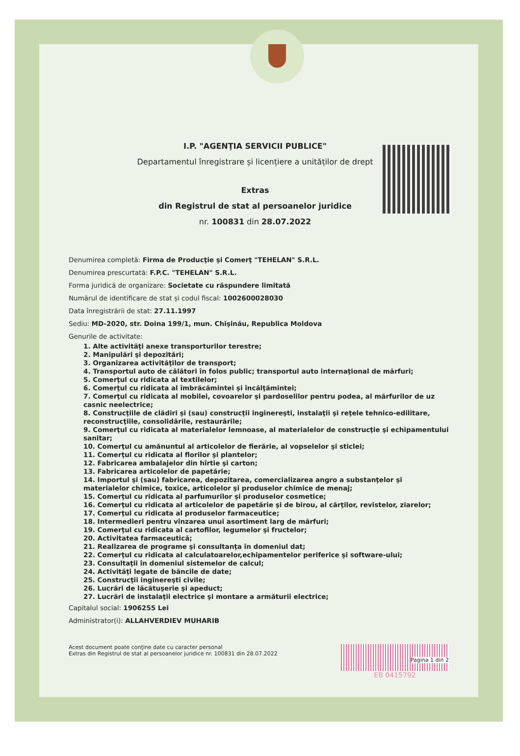I.P. "AGENŢIA SERVICII PUBLICE"
Departamentul înregistrare și licențiere a unităților de drept
Extras
din Registrul de stat al persoanelor juridice
nr. 100831 din 28.07.2022
Denumirea completă: Firma de Producţie şi Comerţ "TEHELAN" S.R.L.
Denumirea prescurtată: F.P.C. "TEHELAN" S.R.L.
Forma juridică de organizare: Societate cu răspundere limitată
Numărul de identificare de stat și codul fiscal: 1002600028030
Data înregistrării de stat: 27.11.1997
Sediu: MD-2020, str. Doina 199/1, mun. Chişinău, Republica Moldova
Genurile de activitate:
1. Alte activităţi anexe transporturilor terestre;
2. Manipulări şi depozitări;
3. Organizarea activităţilor de transport;
4. Transportul auto de călători în folos public; transportul auto internaţional de mărfuri;
5. Comerţul cu ridicata al textilelor;
6. Comerţul cu ridicata al îmbrăcămintei şi încălţămintei;
7. Comerţul cu ridicata al mobilei, covoarelor şi pardoselilor pentru podea, al mărfurilor de uz casnic neelectrice;
8. Construcţiile de clădiri şi (sau) construcţii inginereşti, instalaţii şi reţele tehnico-edilitare, reconstrucţiile, consolidările, restaurările;
9. Comerţul cu ridicata al materialelor lemnoase, al materialelor de construcţie şi echipamentului sanitar;
10. Comerţul cu amănuntul al articolelor de fierărie, al vopselelor şi sticlei;
11. Comerţul cu ridicata al florilor şi plantelor;
12. Fabricarea ambalajelor din hîrtie şi carton;
13. Fabricarea articolelor de papetărie;
14. Importul şi (sau) fabricarea, depozitarea, comercializarea angro a substanţelor şi materialelor chimice, toxice, articolelor şi produselor chimice de menaj;
15. Comerţul cu ridicata al parfumurilor şi produselor cosmetice;
16. Comerţul cu ridicata al articolelor de papetărie şi de birou, al cărţilor, revistelor, ziarelor;
17. Comerţul cu ridicata al produselor farmaceutice;
18. Intermedieri pentru vînzarea unui asortiment larg de mărfuri;
19. Comerţul cu ridicata al cartofilor, legumelor şi fructelor;
20. Activitatea farmaceutică;
21. Realizarea de programe şi consultanţa în domeniul dat;
22. Comerţul cu ridicata al calculatoarelor,echipamentelor periferice şi software-ului;
23. Consultaţii în domeniul sistemelor de calcul;
24. Activităţi legate de băncile de date;
25. Construcţii inginereşti civile;
26. Lucrări de lăcătuşerie şi apeduct;
27. Lucrări de instalaţii electrice şi montare a armăturii electrice;
Capitalul social: 1906255 Lei
Administrator(i): ALLAHVERDIEV MUHARIB
Acest document poate conţine date cu caracter personal
Extras din Registrul de stat al persoanelor juridice nr. 100831 din 28.07.2022
Pagina 1 din 2
EB 0415792